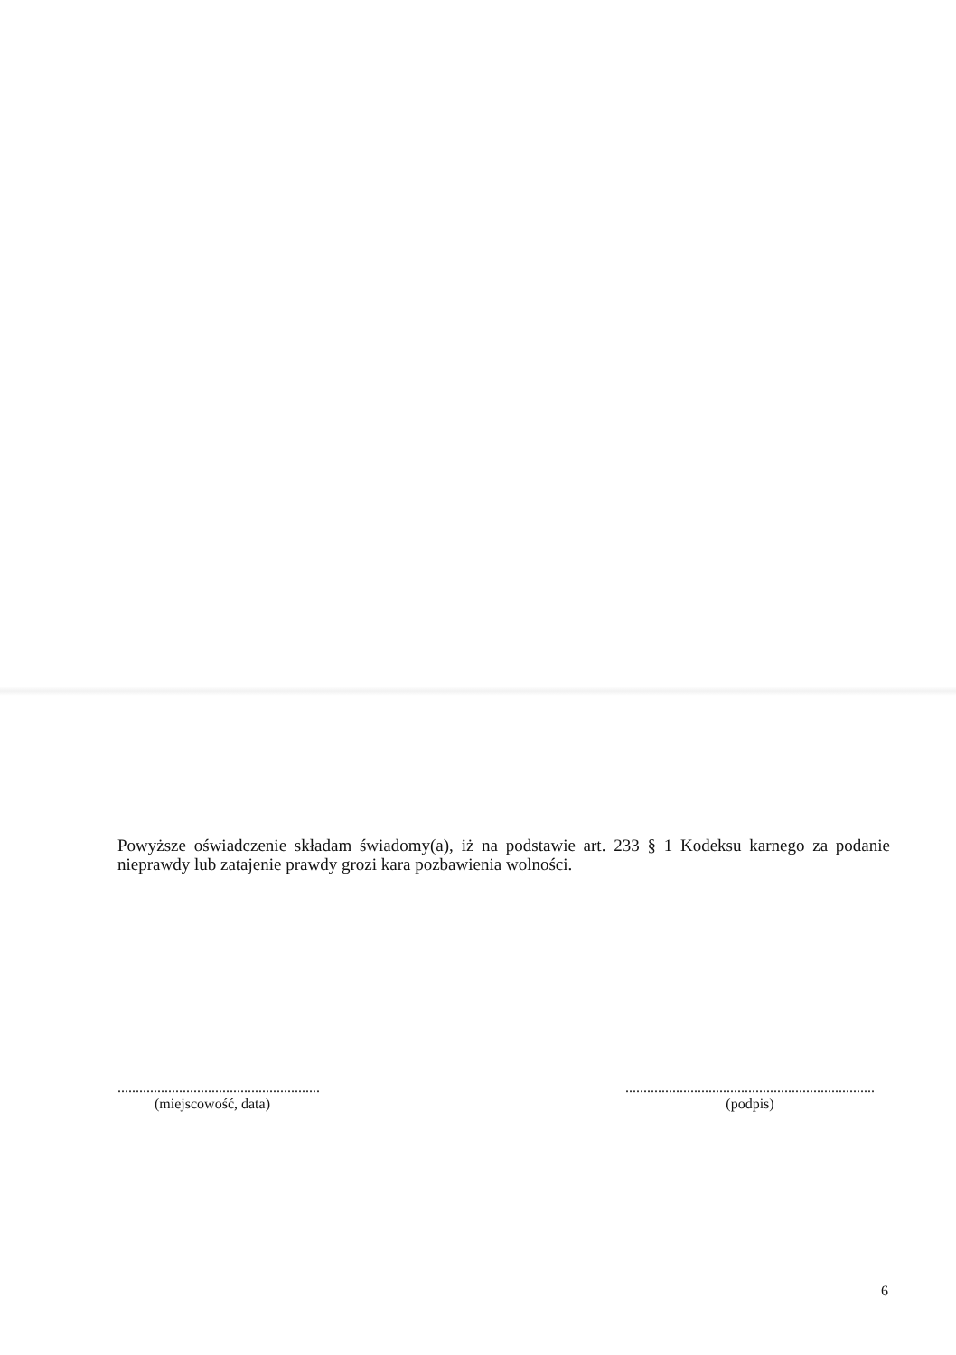Powyższe oświadczenie składam świadomy(a), iż na podstawie art. 233 § 1 Kodeksu karnego za podanie nieprawdy lub zatajenie prawdy grozi kara pozbawienia wolności.
........................................................
(miejscowość, data)
.....................................................................
(podpis)
6